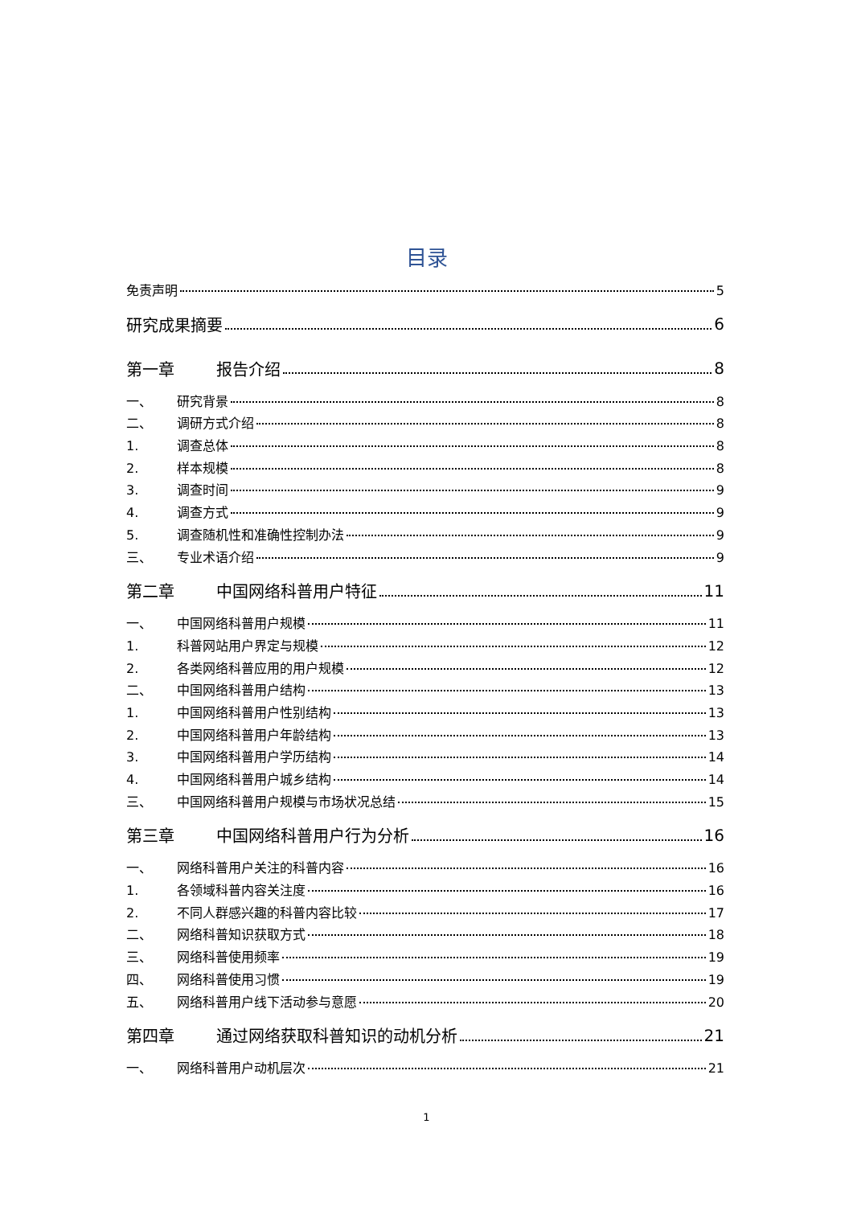目录
免责声明 5
研究成果摘要 6
第一章 报告介绍 8
一、 研究背景 8
二、 调研方式介绍 8
1. 调查总体 8
2. 样本规模 8
3. 调查时间 9
4. 调查方式 9
5. 调查随机性和准确性控制办法 9
三、 专业术语介绍 9
第二章 中国网络科普用户特征 11
一、 中国网络科普用户规模 11
1. 科普网站用户界定与规模 12
2. 各类网络科普应用的用户规模 12
二、 中国网络科普用户结构 13
1. 中国网络科普用户性别结构 13
2. 中国网络科普用户年龄结构 13
3. 中国网络科普用户学历结构 14
4. 中国网络科普用户城乡结构 14
三、 中国网络科普用户规模与市场状况总结 15
第三章 中国网络科普用户行为分析 16
一、 网络科普用户关注的科普内容 16
1. 各领域科普内容关注度 16
2. 不同人群感兴趣的科普内容比较 17
二、 网络科普知识获取方式 18
三、 网络科普使用频率 19
四、 网络科普使用习惯 19
五、 网络科普用户线下活动参与意愿 20
第四章 通过网络获取科普知识的动机分析 21
一、 网络科普用户动机层次 21
1